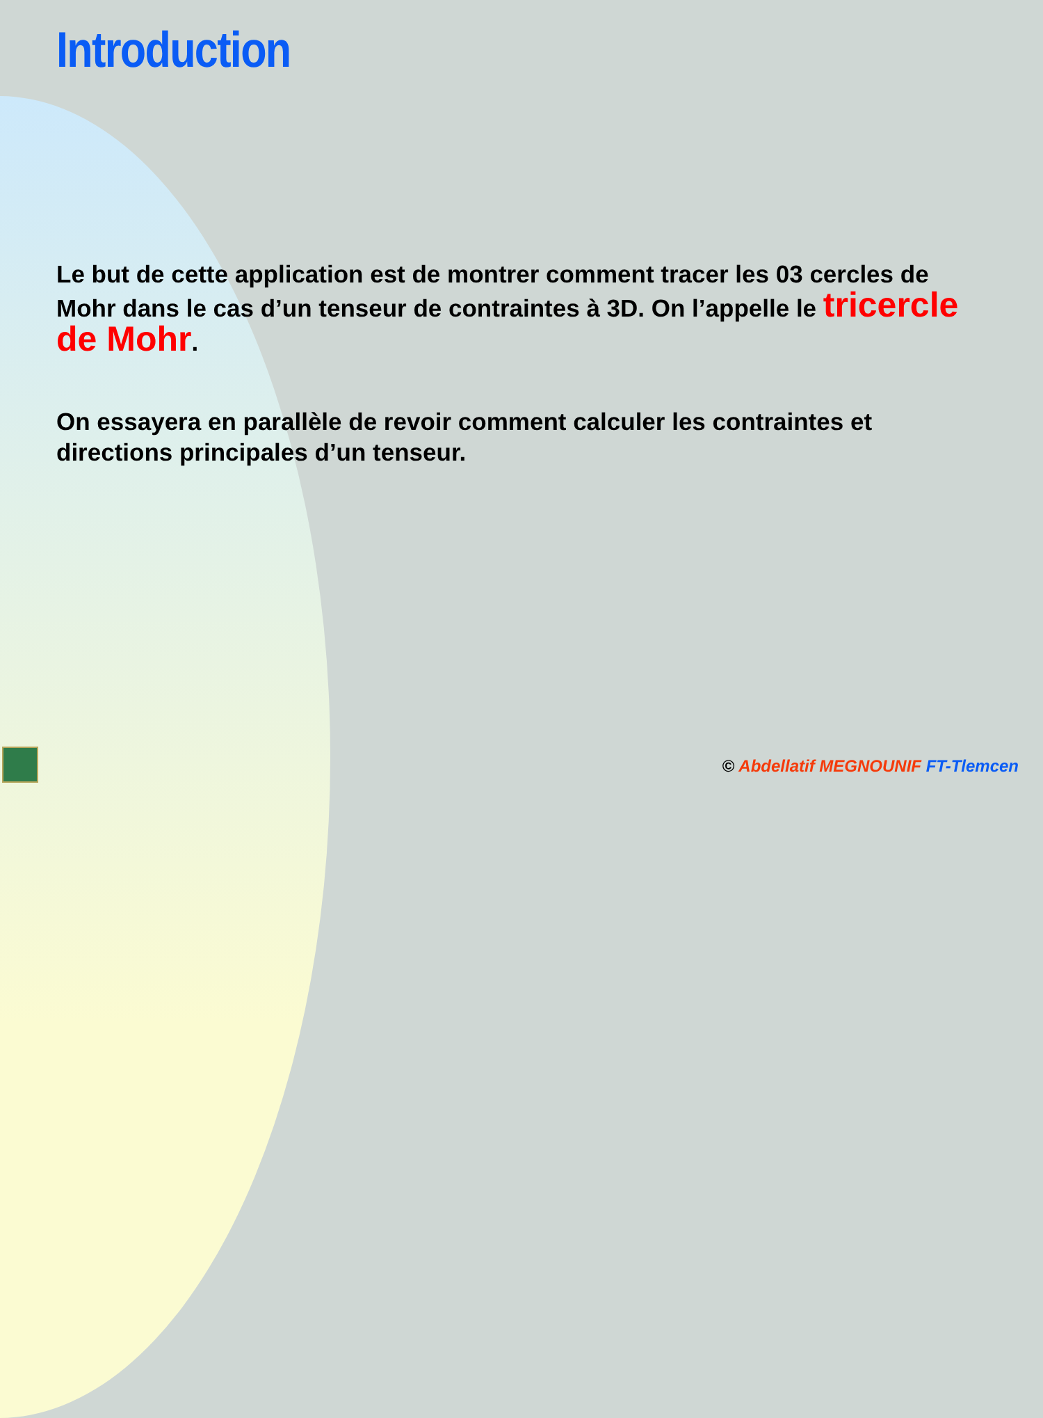Introduction
Le but de cette application est de montrer comment tracer les 03 cercles de Mohr dans le cas d’un tenseur de contraintes à 3D. On l’appelle le tricercle de Mohr.
On essayera en parallèle de revoir comment calculer les contraintes et directions principales d’un tenseur.
© Abdellatif MEGNOUNIF FT-Tlemcen